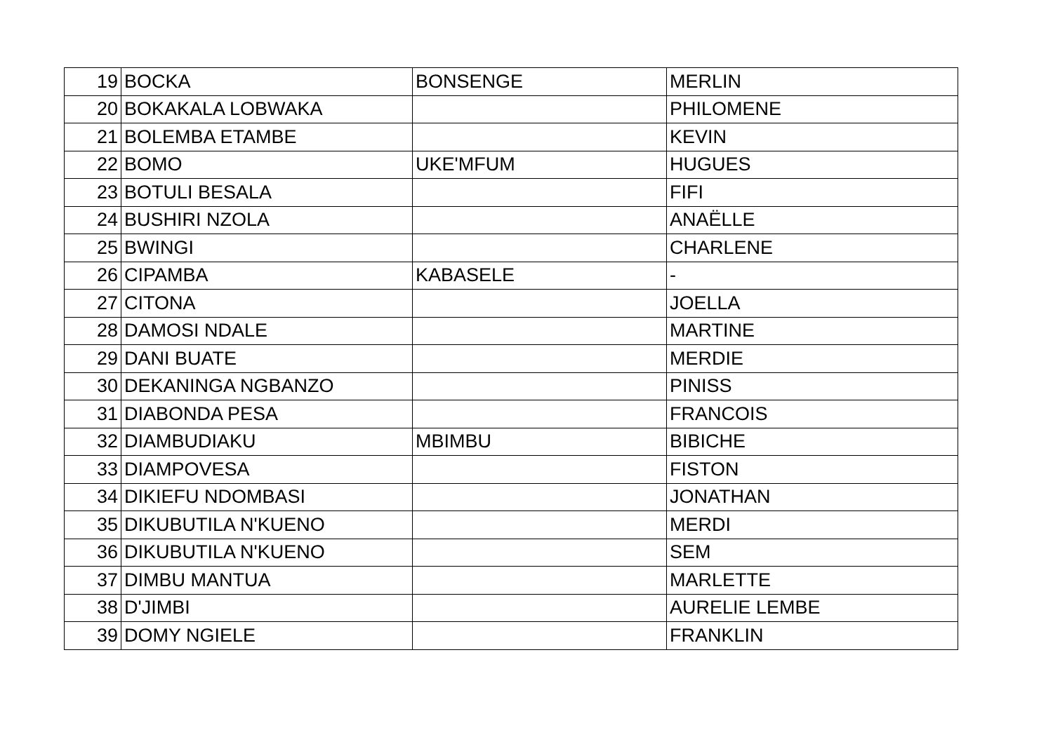| 19 | BOCKA | BONSENGE | MERLIN |
| 20 | BOKAKALA LOBWAKA | | PHILOMENE |
| 21 | BOLEMBA ETAMBE | | KEVIN |
| 22 | BOMO | UKE'MFUM | HUGUES |
| 23 | BOTULI BESALA | | FIFI |
| 24 | BUSHIRI NZOLA | | ANAËLLE |
| 25 | BWINGI | | CHARLENE |
| 26 | CIPAMBA | KABASELE | - |
| 27 | CITONA | | JOELLA |
| 28 | DAMOSI NDALE | | MARTINE |
| 29 | DANI BUATE | | MERDIE |
| 30 | DEKANINGA NGBANZO | | PINISS |
| 31 | DIABONDA PESA | | FRANCOIS |
| 32 | DIAMBUDIAKU | MBIMBU | BIBICHE |
| 33 | DIAMPOVESA | | FISTON |
| 34 | DIKIEFU NDOMBASI | | JONATHAN |
| 35 | DIKUBUTILA N'KUENO | | MERDI |
| 36 | DIKUBUTILA N'KUENO | | SEM |
| 37 | DIMBU MANTUA | | MARLETTE |
| 38 | D'JIMBI | | AURELIE LEMBE |
| 39 | DOMY NGIELE | | FRANKLIN |